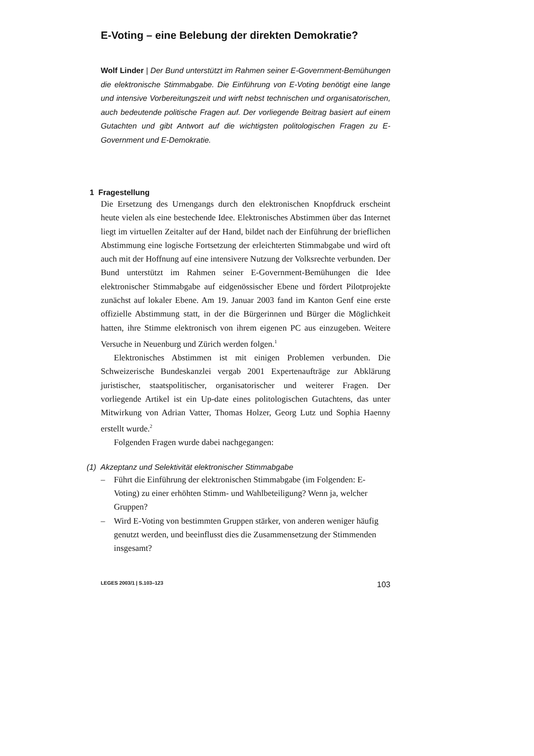E-Voting – eine Belebung der direkten Demokratie?
Wolf Linder | Der Bund unterstützt im Rahmen seiner E-Government-Bemühungen die elektronische Stimmabgabe. Die Einführung von E-Voting benötigt eine lange und intensive Vorbereitungszeit und wirft nebst technischen und organisatorischen, auch bedeutende politische Fragen auf. Der vorliegende Beitrag basiert auf einem Gutachten und gibt Antwort auf die wichtigsten politologischen Fragen zu E-Government und E-Demokratie.
1 Fragestellung
Die Ersetzung des Urnengangs durch den elektronischen Knopfdruck erscheint heute vielen als eine bestechende Idee. Elektronisches Abstimmen über das Internet liegt im virtuellen Zeitalter auf der Hand, bildet nach der Einführung der brieflichen Abstimmung eine logische Fortsetzung der erleichterten Stimmabgabe und wird oft auch mit der Hoffnung auf eine intensivere Nutzung der Volksrechte verbunden. Der Bund unterstützt im Rahmen seiner E-Government-Bemühungen die Idee elektronischer Stimmabgabe auf eidgenössischer Ebene und fördert Pilotprojekte zunächst auf lokaler Ebene. Am 19. Januar 2003 fand im Kanton Genf eine erste offizielle Abstimmung statt, in der die Bürgerinnen und Bürger die Möglichkeit hatten, ihre Stimme elektronisch von ihrem eigenen PC aus einzugeben. Weitere Versuche in Neuenburg und Zürich werden folgen.<sup>1</sup>
Elektronisches Abstimmen ist mit einigen Problemen verbunden. Die Schweizerische Bundeskanzlei vergab 2001 Expertenaufträge zur Abklärung juristischer, staatspolitischer, organisatorischer und weiterer Fragen. Der vorliegende Artikel ist ein Up-date eines politologischen Gutachtens, das unter Mitwirkung von Adrian Vatter, Thomas Holzer, Georg Lutz und Sophia Haenny erstellt wurde.<sup>2</sup>
Folgenden Fragen wurde dabei nachgegangen:
(1) Akzeptanz und Selektivität elektronischer Stimmabgabe
– Führt die Einführung der elektronischen Stimmabgabe (im Folgenden: E-Voting) zu einer erhöhten Stimm- und Wahlbeteiligung? Wenn ja, welcher Gruppen?
– Wird E-Voting von bestimmten Gruppen stärker, von anderen weniger häufig genutzt werden, und beeinflusst dies die Zusammensetzung der Stimmenden insgesamt?
LEGES 2003/1 | S.103–123 103